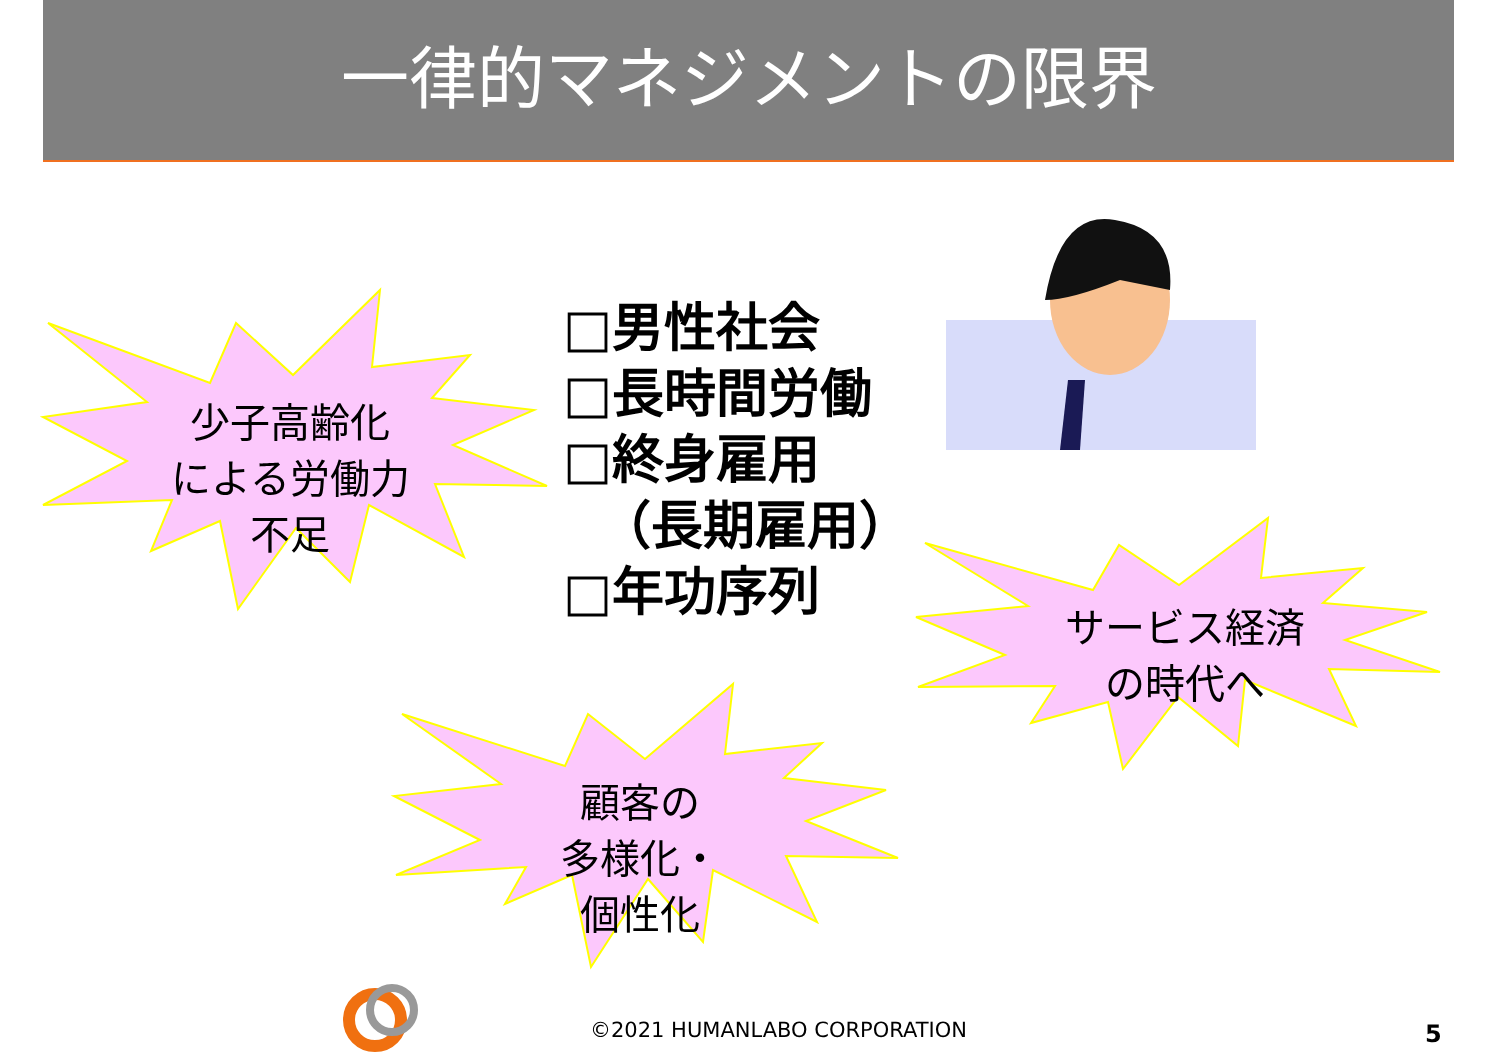一律的マネジメントの限界
少子高齢化
による労働力
不足
サービス経済
の時代へ
顧客の
多様化・
個性化
□男性社会
□長時間労働
□終身雇用
（長期雇用）
□年功序列
©2021 HUMANLABO CORPORATION 5